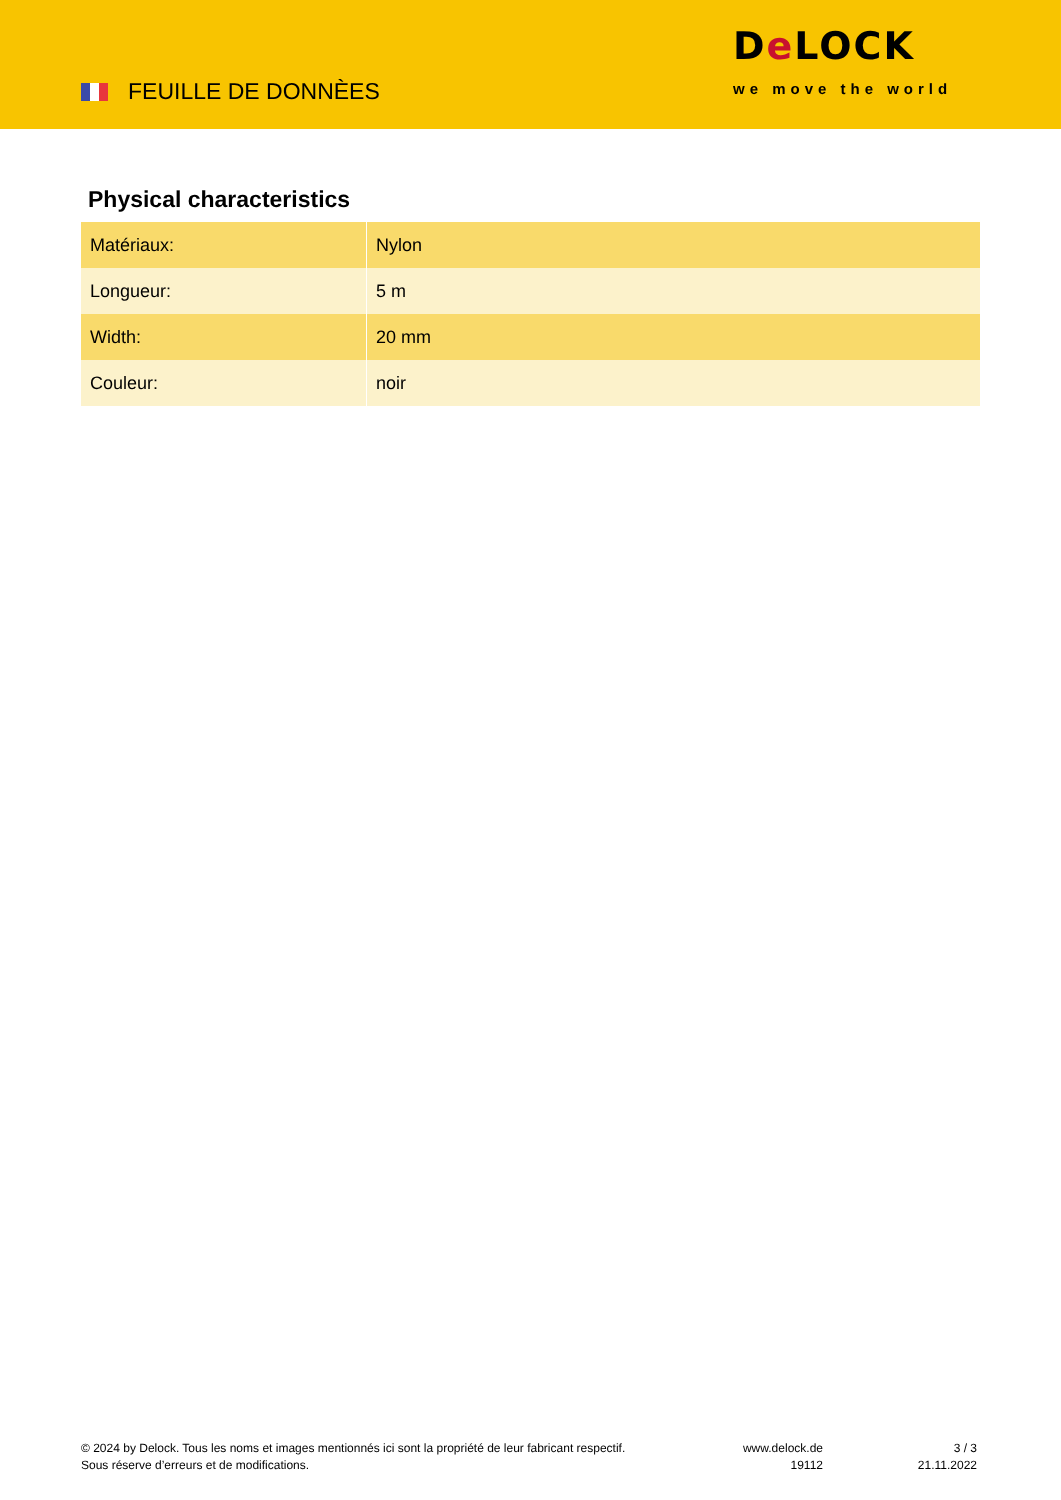FEUILLE DE DONNÈES
De LOCK
we move the world
Physical characteristics
| Matériaux: | Nylon |
| Longueur: | 5 m |
| Width: | 20 mm |
| Couleur: | noir |
© 2024 by Delock. Tous les noms et images mentionnés ici sont la propriété de leur fabricant respectif.
Sous réserve d’erreurs et de modifications.
www.delock.de
19112
3 / 3
21.11.2022